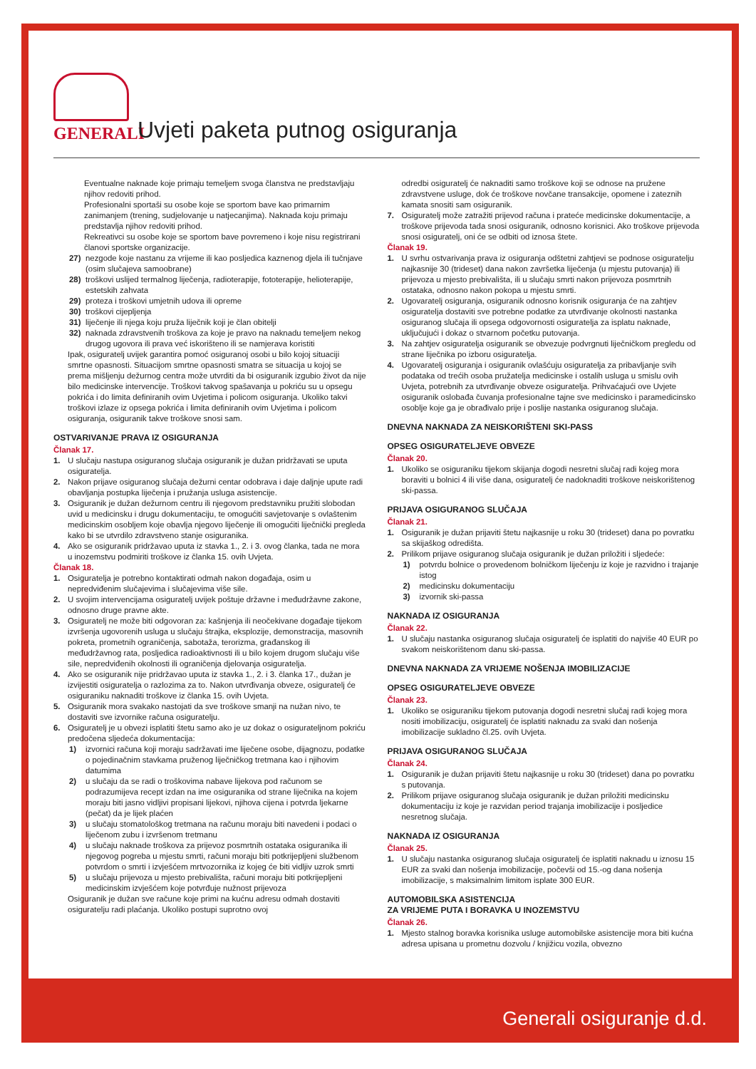GENERALI
Uvjeti paketa putnog osiguranja
Eventualne naknade koje primaju temeljem svoga članstva ne predstavljaju njihov redoviti prihod.
Profesionalni sportaši su osobe koje se sportom bave kao primarnim zanimanjem (trening, sudjelovanje u natjecanjima). Naknada koju primaju predstavlja njihov redoviti prihod.
Rekreativci su osobe koje se sportom bave povremeno i koje nisu registrirani članovi sportske organizacije.
27) nezgode koje nastanu za vrijeme ili kao posljedica kaznenog djela ili tučnjave (osim slučajeva samoobrane)
28) troškovi uslijed termalnog liječenja, radioterapije, fototerapije, helioterapije, estetskih zahvata
29) proteza i troškovi umjetnih udova ili opreme
30) troškovi cijepljenja
31) liječenje ili njega koju pruža liječnik koji je član obitelji
32) naknada zdravstvenih troškova za koje je pravo na naknadu temeljem nekog drugog ugovora ili prava već iskorišteno ili se namjerava koristiti
Ipak, osiguratelj uvijek garantira pomoć osiguranoj osobi u bilo kojoj situaciji smrtne opasnosti. Situacijom smrtne opasnosti smatra se situacija u kojoj se prema mišljenju dežurnog centra može utvrditi da bi osiguranik izgubio život da nije bilo medicinske intervencije. Troškovi takvog spašavanja u pokriću su u opsegu pokrića i do limita definiranih ovim Uvjetima i policom osiguranja. Ukoliko takvi troškovi izlaze iz opsega pokrića i limita definiranih ovim Uvjetima i policom osiguranja, osiguranik takve troškove snosi sam.
OSTVARIVANJE PRAVA IZ OSIGURANJA
Članak 17.
1. U slučaju nastupa osiguranog slučaja osiguranik je dužan pridržavati se uputa osiguratelja.
2. Nakon prijave osiguranog slučaja dežurni centar odobrava i daje daljnje upute radi obavljanja postupka liječenja i pružanja usluga asistencije.
3. Osiguranik je dužan dežurnom centru ili njegovom predstavniku pružiti slobodan uvid u medicinsku i drugu dokumentaciju, te omogućiti savjetovanje s ovlaštenim medicinskim osobljem koje obavlja njegovo liječenje ili omogućiti liječnički pregleda kako bi se utvrdilo zdravstveno stanje osiguranika.
4. Ako se osiguranik pridržavao uputa iz stavka 1., 2. i 3. ovog članka, tada ne mora u inozemstvu podmiriti troškove iz članka 15. ovih Uvjeta.
Članak 18.
1. Osiguratelja je potrebno kontaktirati odmah nakon događaja, osim u nepredviđenim slučajevima i slučajevima više sile.
2. U svojim intervencijama osiguratelj uvijek poštuje državne i međudržavne zakone, odnosno druge pravne akte.
3. Osiguratelj ne može biti odgovoran za: kašnjenja ili neočekivane događaje tijekom izvršenja ugovorenih usluga u slučaju štrajka, eksplozije, demonstracija, masovnih pokreta, prometnih ograničenja, sabotaža, terorizma, građanskog ili međudržavnog rata, posljedica radioaktivnosti ili u bilo kojem drugom slučaju više sile, nepredviđenih okolnosti ili ograničenja djelovanja osiguratelja.
4. Ako se osiguranik nije pridržavao uputa iz stavka 1., 2. i 3. članka 17., dužan je izvijestiti osiguratelja o razlozima za to. Nakon utvrđivanja obveze, osiguratelj će osiguraniku naknaditi troškove iz članka 15. ovih Uvjeta.
5. Osiguranik mora svakako nastojati da sve troškove smanji na nužan nivo, te dostaviti sve izvornike računa osiguratelju.
6. Osiguratelj je u obvezi isplatiti štetu samo ako je uz dokaz o osigurateljnom pokriću predočena sljedeća dokumentacija:
1) izvornici računa koji moraju sadržavati ime liječene osobe, dijagnozu, podatke o pojedinačnim stavkama pruženog liječničkog tretmana kao i njihovim datumima
2) u slučaju da se radi o troškovima nabave lijekova pod računom se podrazumijeva recept izdan na ime osiguranika od strane liječnika na kojem moraju biti jasno vidljivi propisani lijekovi, njihova cijena i potvrda ljekarne (pečat) da je lijek plaćen
3) u slučaju stomatološkog tretmana na računu moraju biti navedeni i podaci o liječenom zubu i izvršenom tretmanu
4) u slučaju naknade troškova za prijevoz posmrtnih ostataka osiguranika ili njegovog pogreba u mjestu smrti, računi moraju biti potkrijepljeni službenom potvrdom o smrti i izvješćem mrtvozornika iz kojeg će biti vidljiv uzrok smrti
5) u slučaju prijevoza u mjesto prebivališta, računi moraju biti potkrijepljeni medicinskim izvješćem koje potvrđuje nužnost prijevoza
Osiguranik je dužan sve račune koje primi na kućnu adresu odmah dostaviti osiguratelju radi plaćanja. Ukoliko postupi suprotno ovoj
odredbi osiguratelj će naknaditi samo troškove koji se odnose na pružene zdravstvene usluge, dok će troškove novčane transakcije, opomene i zateznih kamata snositi sam osiguranik.
7. Osiguratelj može zatražiti prijevod računa i prateće medicinske dokumentacije, a troškove prijevoda tada snosi osiguranik, odnosno korisnici. Ako troškove prijevoda snosi osiguratelj, oni će se odbiti od iznosa štete.
Članak 19.
1. U svrhu ostvarivanja prava iz osiguranja odštetni zahtjevi se podnose osiguratelju najkasnije 30 (trideset) dana nakon završetka liječenja (u mjestu putovanja) ili prijevoza u mjesto prebivališta, ili u slučaju smrti nakon prijevoza posmrtnih ostataka, odnosno nakon pokopa u mjestu smrti.
2. Ugovaratelj osiguranja, osiguranik odnosno korisnik osiguranja će na zahtjev osiguratelja dostaviti sve potrebne podatke za utvrđivanje okolnosti nastanka osiguranog slučaja ili opsega odgovornosti osiguratelja za isplatu naknade, uključujući i dokaz o stvarnom početku putovanja.
3. Na zahtjev osiguratelja osiguranik se obvezuje podvrgnuti liječničkom pregledu od strane liječnika po izboru osiguratelja.
4. Ugovaratelj osiguranja i osiguranik ovlašćuju osiguratelja za pribavljanje svih podataka od trećih osoba pružatelja medicinske i ostalih usluga u smislu ovih Uvjeta, potrebnih za utvrđivanje obveze osiguratelja. Prihvaćajući ove Uvjete osiguranik oslobađa čuvanja profesionalne tajne sve medicinsko i paramedicinsko osoblje koje ga je obrađivalo prije i poslije nastanka osiguranog slučaja.
DNEVNA NAKNADA ZA NEISKORIŠTENI SKI-PASS
OPSEG OSIGURATELJEVE OBVEZE
Članak 20.
1. Ukoliko se osiguraniku tijekom skijanja dogodi nesretni slučaj radi kojeg mora boraviti u bolnici 4 ili više dana, osiguratelj će nadoknaditi troškove neiskorištenog ski-passa.
PRIJAVA OSIGURANOG SLUČAJA
Članak 21.
1. Osiguranik je dužan prijaviti štetu najkasnije u roku 30 (trideset) dana po povratku sa skijaškog odredišta.
2. Prilikom prijave osiguranog slučaja osiguranik je dužan priložiti i sljedeće:
1) potvrdu bolnice o provedenom bolničkom liječenju iz koje je razvidno i trajanje istog
2) medicinsku dokumentaciju
3) izvornik ski-passa
NAKNADA IZ OSIGURANJA
Članak 22.
1. U slučaju nastanka osiguranog slučaja osiguratelj će isplatiti do najviše 40 EUR po svakom neiskorištenom danu ski-passa.
DNEVNA NAKNADA ZA VRIJEME NOŠENJA IMOBILIZACIJE
OPSEG OSIGURATELJEVE OBVEZE
Članak 23.
1. Ukoliko se osiguraniku tijekom putovanja dogodi nesretni slučaj radi kojeg mora nositi imobilizaciju, osiguratelj će isplatiti naknadu za svaki dan nošenja imobilizacije sukladno čl.25. ovih Uvjeta.
PRIJAVA OSIGURANOG SLUČAJA
Članak 24.
1. Osiguranik je dužan prijaviti štetu najkasnije u roku 30 (trideset) dana po povratku s putovanja.
2. Prilikom prijave osiguranog slučaja osiguranik je dužan priložiti medicinsku dokumentaciju iz koje je razvidan period trajanja imobilizacije i posljedice nesretnog slučaja.
NAKNADA IZ OSIGURANJA
Članak 25.
1. U slučaju nastanka osiguranog slučaja osiguratelj će isplatiti naknadu u iznosu 15 EUR za svaki dan nošenja imobilizacije, počevši od 15.-og dana nošenja imobilizacije, s maksimalnim limitom isplate 300 EUR.
AUTOMOBILSKA ASISTENCIJA
ZA VRIJEME PUTA I BORAVKA U INOZEMSTVU
Članak 26.
1. Mjesto stalnog boravka korisnika usluge automobilske asistencije mora biti kućna adresa upisana u prometnu dozvolu / knjižicu vozila, obvezno
Generali osiguranje d.d.